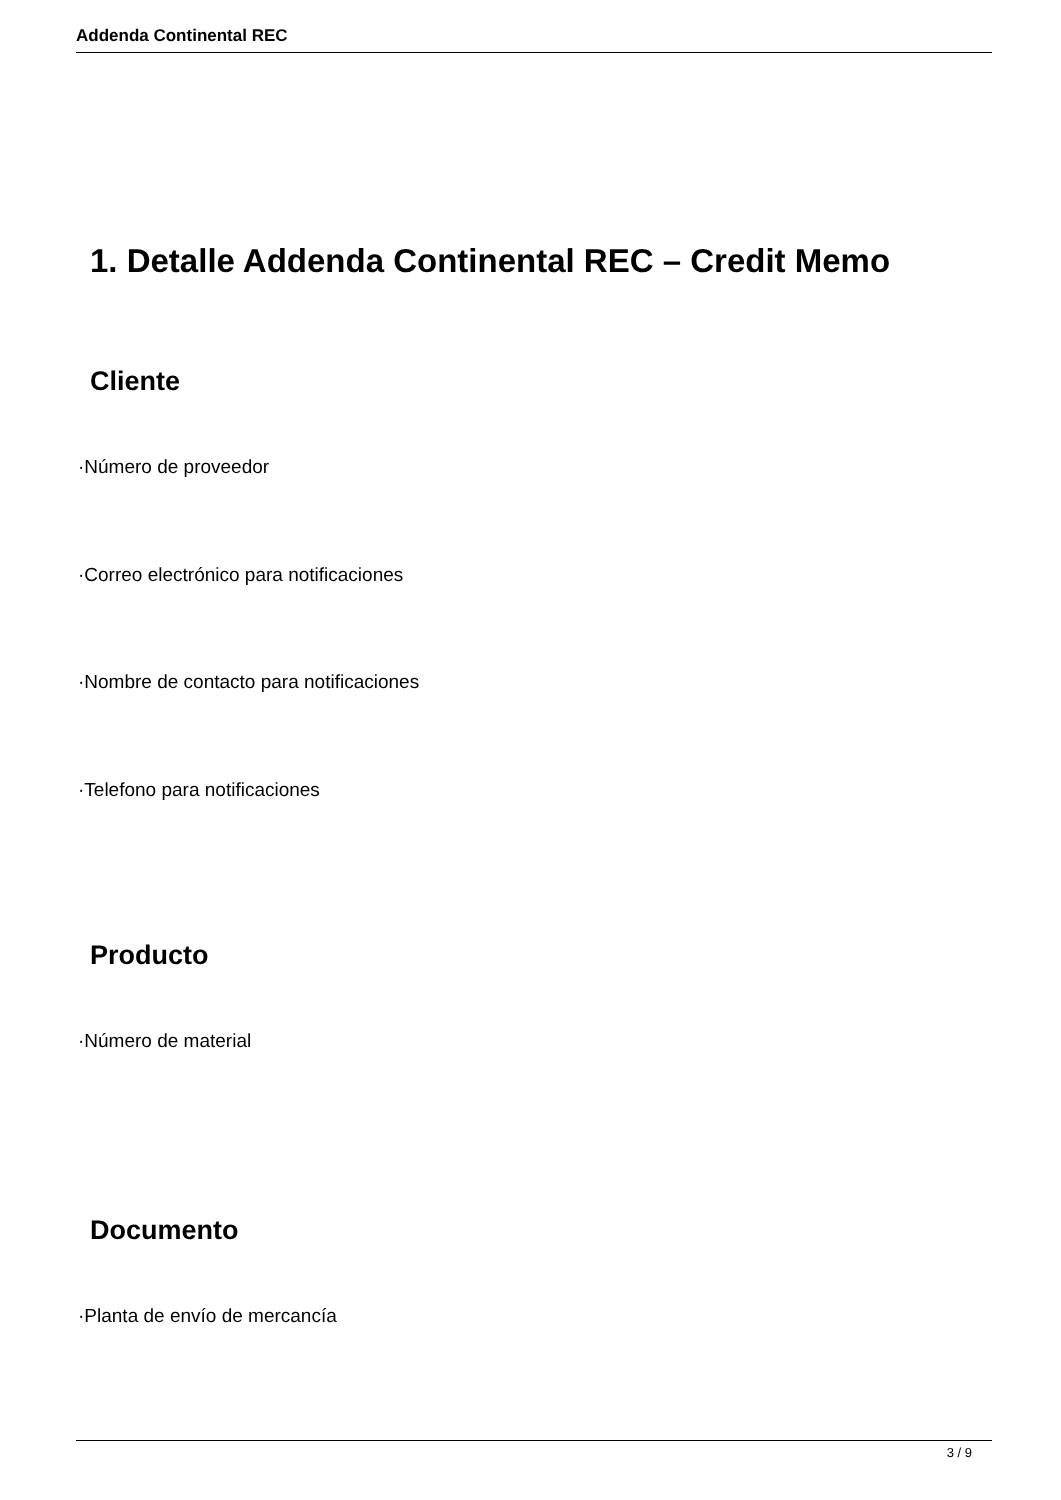Addenda Continental REC
1. Detalle Addenda Continental REC – Credit Memo
Cliente
·Número de proveedor
·Correo electrónico para notificaciones
·Nombre de contacto para notificaciones
·Telefono para notificaciones
Producto
·Número de material
Documento
·Planta de envío de mercancía
3 / 9